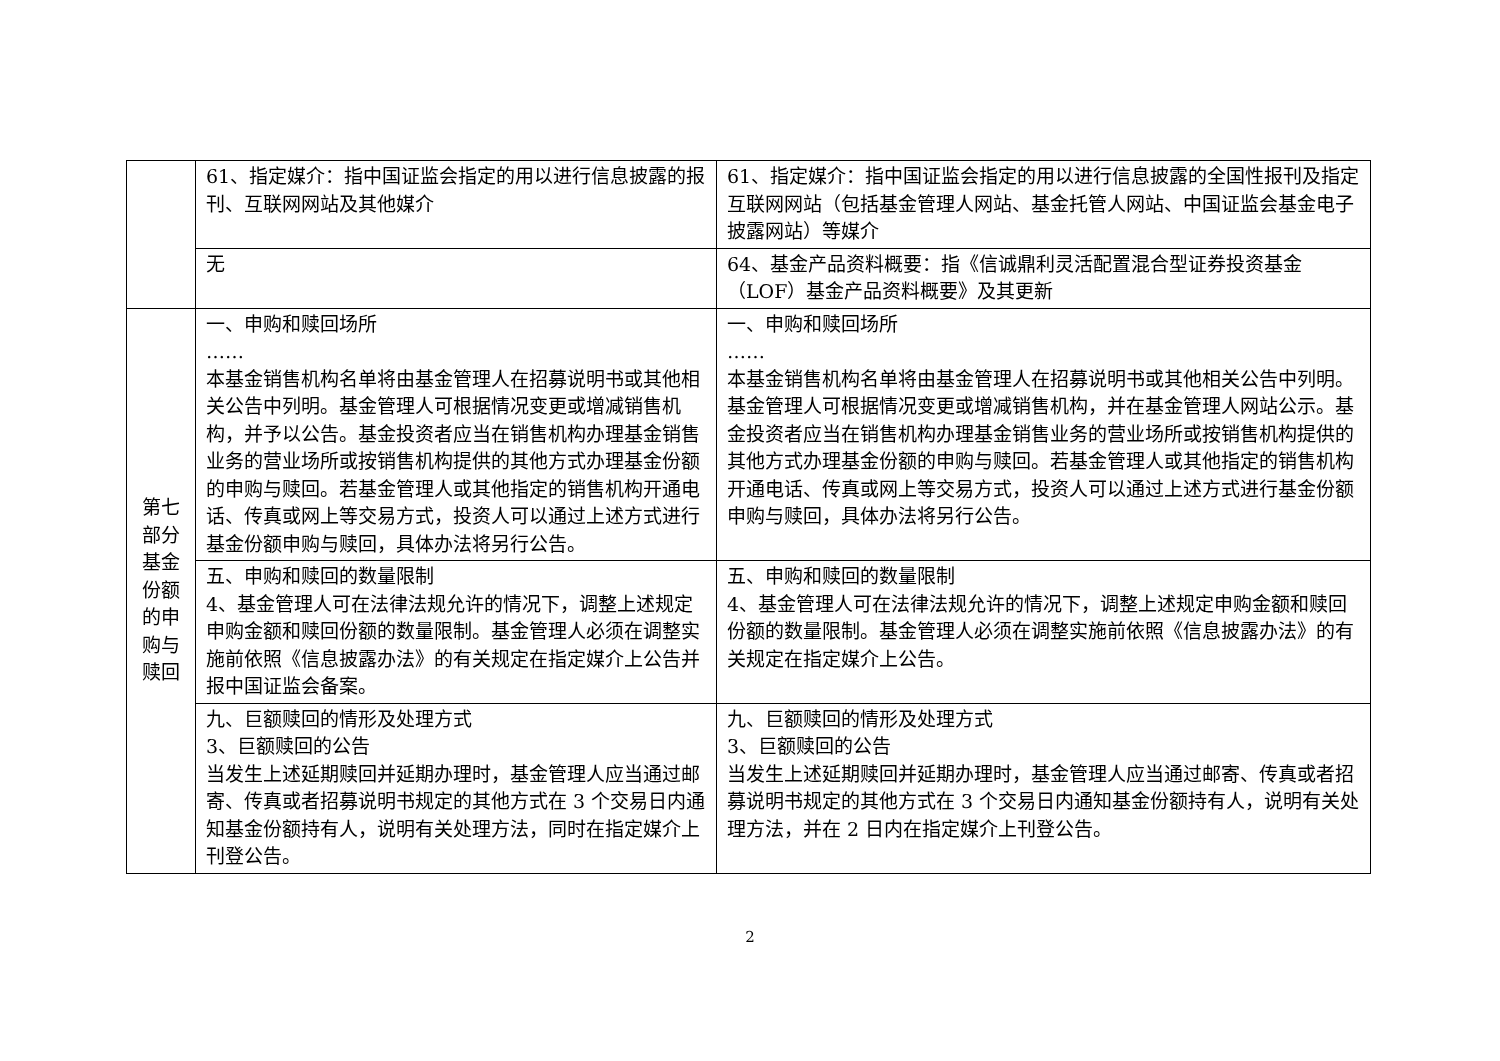| | 61、指定媒介：指中国证监会指定的用以进行信息披露的报刊、互联网网站及其他媒介 | 61、指定媒介：指中国证监会指定的用以进行信息披露的全国性报刊及指定互联网网站（包括基金管理人网站、基金托管人网站、中国证监会基金电子披露网站）等媒介 |
| | 无 | 64、基金产品资料概要：指《信诚鼎利灵活配置混合型证券投资基金（LOF）基金产品资料概要》及其更新 |
| 第七部分基金份额的申购与赎回 | 一、申购和赎回场所 …… 本基金销售机构名单将由基金管理人在招募说明书或其他相关公告中列明。基金管理人可根据情况变更或增减销售机构，并予以公告。基金投资者应当在销售机构办理基金销售业务的营业场所或按销售机构提供的其他方式办理基金份额的申购与赎回。若基金管理人或其他指定的销售机构开通电话、传真或网上等交易方式，投资人可以通过上述方式进行基金份额申购与赎回，具体办法将另行公告。 | 一、申购和赎回场所 …… 本基金销售机构名单将由基金管理人在招募说明书或其他相关公告中列明。基金管理人可根据情况变更或增减销售机构，并在基金管理人网站公示。基金投资者应当在销售机构办理基金销售业务的营业场所或按销售机构提供的其他方式办理基金份额的申购与赎回。若基金管理人或其他指定的销售机构开通电话、传真或网上等交易方式，投资人可以通过上述方式进行基金份额申购与赎回，具体办法将另行公告。 |
| | 五、申购和赎回的数量限制 4、基金管理人可在法律法规允许的情况下，调整上述规定申购金额和赎回份额的数量限制。基金管理人必须在调整实施前依照《信息披露办法》的有关规定在指定媒介上公告并报中国证监会备案。 | 五、申购和赎回的数量限制 4、基金管理人可在法律法规允许的情况下，调整上述规定申购金额和赎回份额的数量限制。基金管理人必须在调整实施前依照《信息披露办法》的有关规定在指定媒介上公告。 |
| | 九、巨额赎回的情形及处理方式 3、巨额赎回的公告 当发生上述延期赎回并延期办理时，基金管理人应当通过邮寄、传真或者招募说明书规定的其他方式在 3 个交易日内通知基金份额持有人，说明有关处理方法，同时在指定媒介上刊登公告。 | 九、巨额赎回的情形及处理方式 3、巨额赎回的公告 当发生上述延期赎回并延期办理时，基金管理人应当通过邮寄、传真或者招募说明书规定的其他方式在 3 个交易日内通知基金份额持有人，说明有关处理方法，并在 2 日内在指定媒介上刊登公告。 |
2